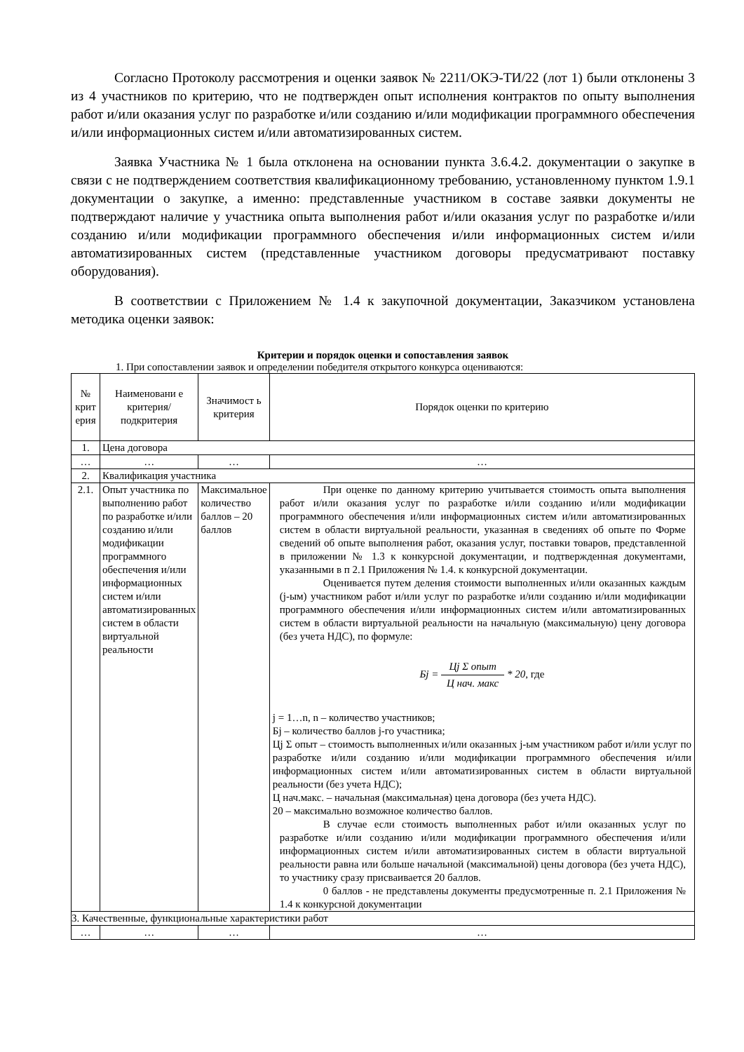Согласно Протоколу рассмотрения и оценки заявок № 2211/ОКЭ-ТИ/22 (лот 1) были отклонены 3 из 4 участников по критерию, что не подтвержден опыт исполнения контрактов по опыту выполнения работ и/или оказания услуг по разработке и/или созданию и/или модификации программного обеспечения и/или информационных систем и/или автоматизированных систем.
Заявка Участника № 1 была отклонена на основании пункта 3.6.4.2. документации о закупке в связи с не подтверждением соответствия квалификационному требованию, установленному пунктом 1.9.1 документации о закупке, а именно: представленные участником в составе заявки документы не подтверждают наличие у участника опыта выполнения работ и/или оказания услуг по разработке и/или созданию и/или модификации программного обеспечения и/или информационных систем и/или автоматизированных систем (представленные участником договоры предусматривают поставку оборудования).
В соответствии с Приложением № 1.4 к закупочной документации, Заказчиком установлена методика оценки заявок:
Критерии и порядок оценки и сопоставления заявок
1. При сопоставлении заявок и определении победителя открытого конкурса оцениваются:
| № крит ерия | Наименовани е критерия/ подкритерия | Значимост ь критерия | Порядок оценки по критерию |
| 1. | Цена договора | | |
| … | … | … | … |
| 2. | Квалификация участника | | |
| 2.1. | Опыт участника по выполнению работ по разработке и/или созданию и/или модификации программного обеспечения и/или информационных систем и/или автоматизированных систем в области виртуальной реальности | Максимальное количество баллов – 20 баллов | При оценке по данному критерию учитывается стоимость опыта выполнения работ и/или оказания услуг по разработке и/или созданию и/или модификации программного обеспечения и/или информационных систем и/или автоматизированных систем в области виртуальной реальности, указанная в сведениях об опыте по Форме сведений об опыте выполнения работ, оказания услуг, поставки товаров, представленной в приложении № 1.3 к конкурсной документации, и подтвержденная документами, указанными в п 2.1 Приложения № 1.4. к конкурсной документации. Оценивается путем деления стоимости выполненных и/или оказанных каждым (j-ым) участником работ и/или услуг по разработке и/или созданию и/или модификации программного обеспечения и/или информационных систем и/или автоматизированных систем в области виртуальной реальности на начальную (максимальную) цену договора (без учета НДС), по формуле: Бj = Цj Σ опыт Ц нач. макс * 20 , где j = 1…n, n – количество участников; Бj – количество баллов j-го участника; Цj Σ опыт – стоимость выполненных и/или оказанных j-ым участником работ и/или услуг по разработке и/или созданию и/или модификации программного обеспечения и/или информационных систем и/или автоматизированных систем в области виртуальной реальности (без учета НДС); Ц нач.макс. – начальная (максимальная) цена договора (без учета НДС). 20 – максимально возможное количество баллов. В случае если стоимость выполненных работ и/или оказанных услуг по разработке и/или созданию и/или модификации программного обеспечения и/или информационных систем и/или автоматизированных систем в области виртуальной реальности равна или больше начальной (максимальной) цены договора (без учета НДС), то участнику сразу присваивается 20 баллов. 0 баллов - не представлены документы предусмотренные п. 2.1 Приложения № 1.4 к конкурсной документации |
| 3. Качественные, функциональные характеристики работ | | | |
| … | … | … | … |